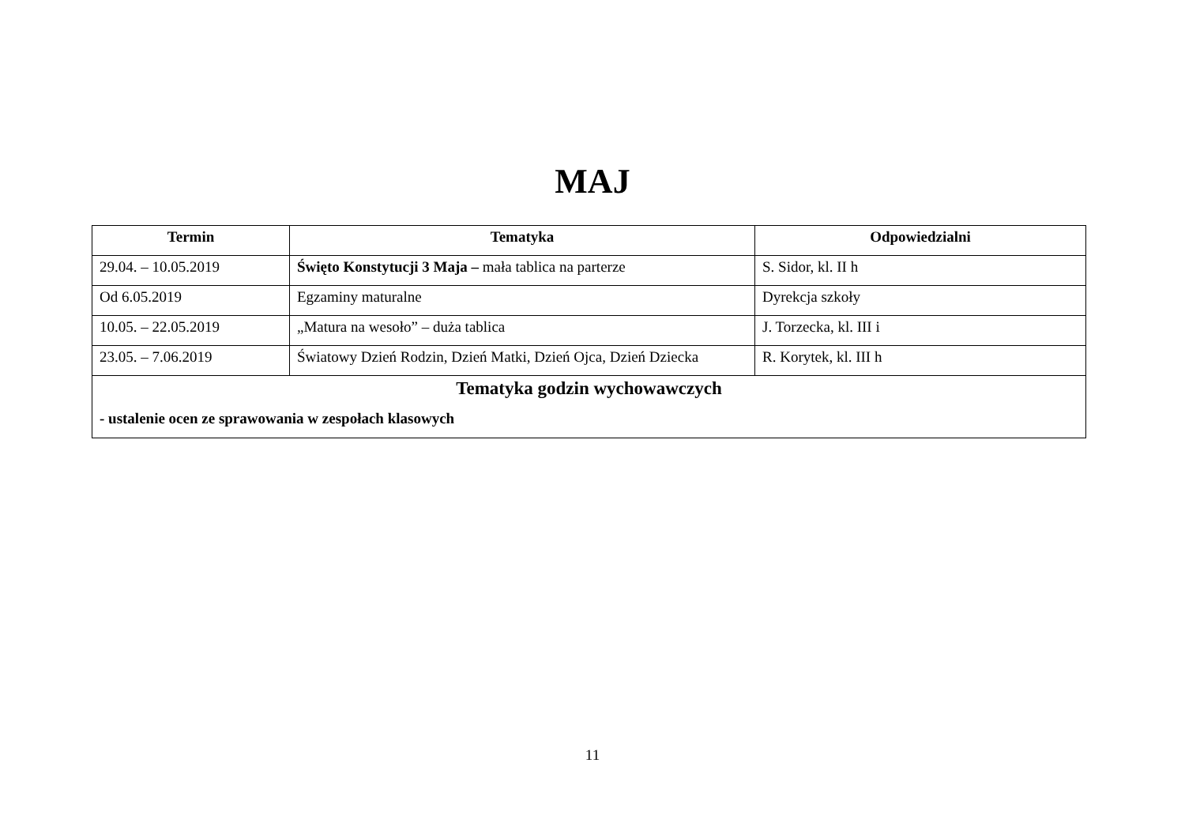MAJ
| Termin | Tematyka | Odpowiedzialni |
| --- | --- | --- |
| 29.04. – 10.05.2019 | Święto Konstytucji 3 Maja – mała tablica na parterze | S. Sidor, kl. II h |
| Od 6.05.2019 | Egzaminy maturalne | Dyrekcja szkoły |
| 10.05. – 22.05.2019 | „Matura na wesoło” – duża tablica | J. Torzecka, kl. III i |
| 23.05. – 7.06.2019 | Światowy Dzień Rodzin, Dzień Matki, Dzień Ojca, Dzień Dziecka | R. Korytek, kl. III h |
| Tematyka godzin wychowawczych - ustalenie ocen ze sprawowania w zespołach klasowych | | |
11